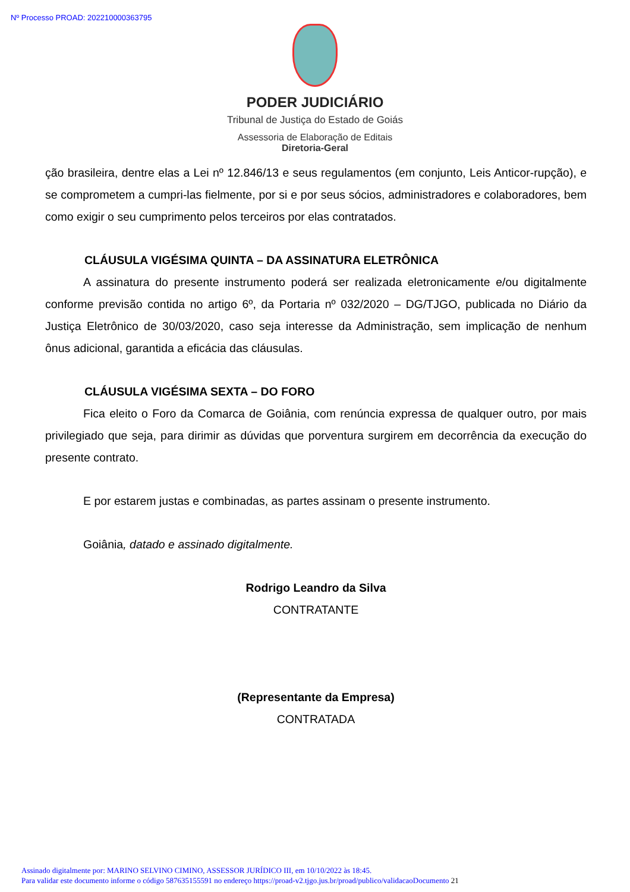Nº Processo PROAD: 202210000363795
PODER JUDICIÁRIO
Tribunal de Justiça do Estado de Goiás
Assessoria de Elaboração de Editais
Diretoria-Geral
ção brasileira, dentre elas a Lei nº 12.846/13 e seus regulamentos (em conjunto, Leis Anticor-rupção), e se comprometem a cumpri-las fielmente, por si e por seus sócios, administradores e colaboradores, bem como exigir o seu cumprimento pelos terceiros por elas contratados.
CLÁUSULA VIGÉSIMA QUINTA – DA ASSINATURA ELETRÔNICA
A assinatura do presente instrumento poderá ser realizada eletronicamente e/ou digitalmente conforme previsão contida no artigo 6º, da Portaria nº 032/2020 – DG/TJGO, publicada no Diário da Justiça Eletrônico de 30/03/2020, caso seja interesse da Administração, sem implicação de nenhum ônus adicional, garantida a eficácia das cláusulas.
CLÁUSULA VIGÉSIMA SEXTA – DO FORO
Fica eleito o Foro da Comarca de Goiânia, com renúncia expressa de qualquer outro, por mais privilegiado que seja, para dirimir as dúvidas que porventura surgirem em decorrência da execução do presente contrato.
E por estarem justas e combinadas, as partes assinam o presente instrumento.
Goiânia, datado e assinado digitalmente.
Rodrigo Leandro da Silva
CONTRATANTE
(Representante da Empresa)
CONTRATADA
Assinado digitalmente por: MARINO SELVINO CIMINO, ASSESSOR JURÍDICO III, em 10/10/2022 às 18:45.
Para validar este documento informe o código 587635155591 no endereço https://proad-v2.tjgo.jus.br/proad/publico/validacaoDocumento 21